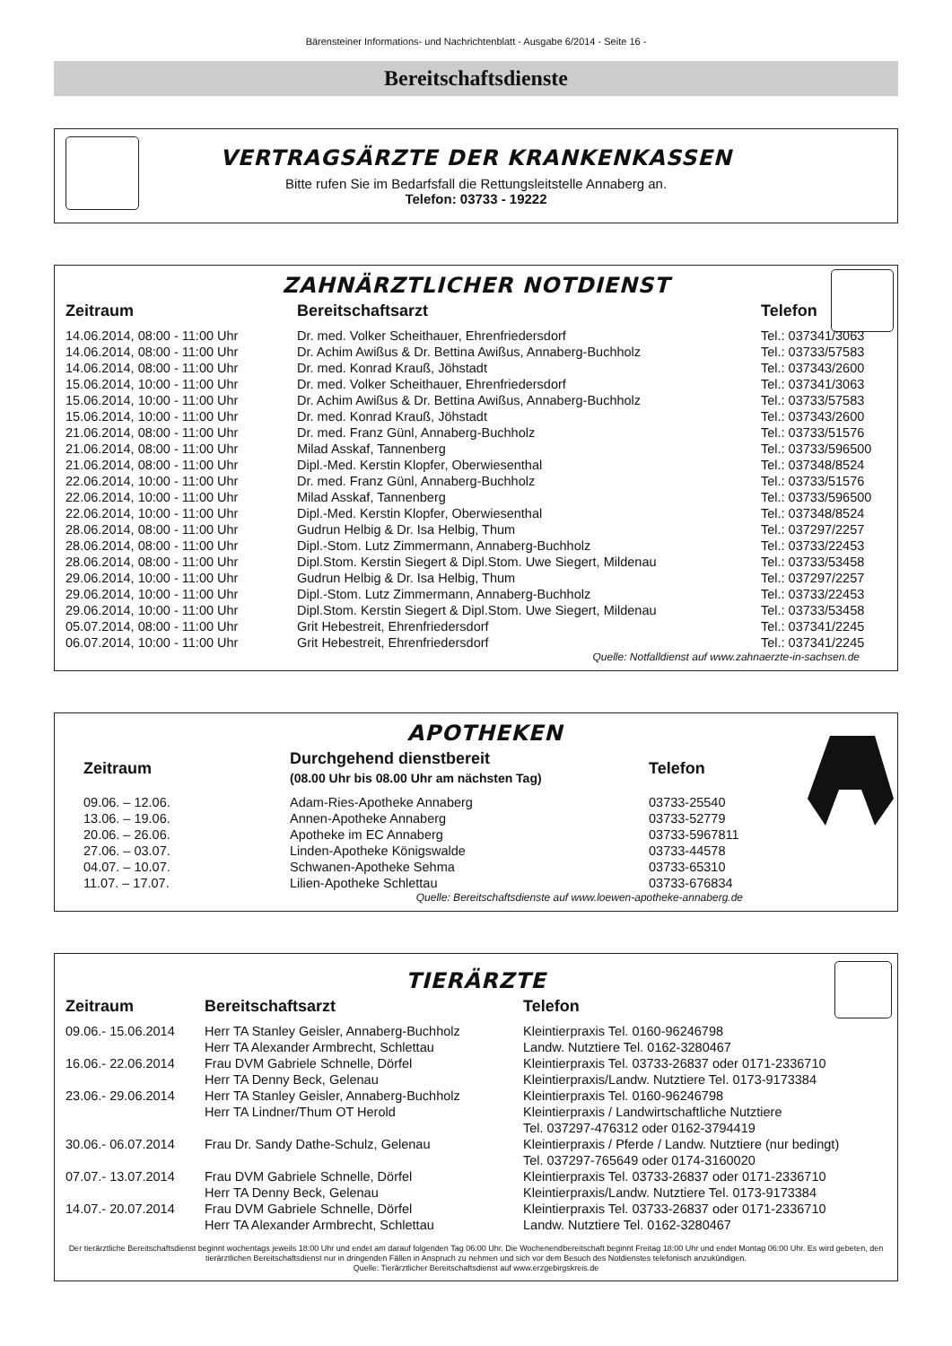Bärensteiner Informations- und Nachrichtenblatt - Ausgabe 6/2014 - Seite 16 -
Bereitschaftsdienste
VERTRAGSÄRZTE DER KRANKENKASSEN
Bitte rufen Sie im Bedarfsfall die Rettungsleitstelle Annaberg an.
Telefon: 03733 - 19222
ZAHNÄRZTLICHER NOTDIENST
| Zeitraum | Bereitschaftsarzt | Telefon |
| --- | --- | --- |
| 14.06.2014, 08:00 - 11:00 Uhr | Dr. med. Volker Scheithauer, Ehrenfriedersdorf | Tel.: 037341/3063 |
| 14.06.2014, 08:00 - 11:00 Uhr | Dr. Achim Awißus & Dr. Bettina Awißus, Annaberg-Buchholz | Tel.: 03733/57583 |
| 14.06.2014, 08:00 - 11:00 Uhr | Dr. med. Konrad Krauß, Jöhstadt | Tel.: 037343/2600 |
| 15.06.2014, 10:00 - 11:00 Uhr | Dr. med. Volker Scheithauer, Ehrenfriedersdorf | Tel.: 037341/3063 |
| 15.06.2014, 10:00 - 11:00 Uhr | Dr. Achim Awißus & Dr. Bettina Awißus, Annaberg-Buchholz | Tel.: 03733/57583 |
| 15.06.2014, 10:00 - 11:00 Uhr | Dr. med. Konrad Krauß, Jöhstadt | Tel.: 037343/2600 |
| 21.06.2014, 08:00 - 11:00 Uhr | Dr. med. Franz Günl, Annaberg-Buchholz | Tel.: 03733/51576 |
| 21.06.2014, 08:00 - 11:00 Uhr | Milad Asskaf, Tannenberg | Tel.: 03733/596500 |
| 21.06.2014, 08:00 - 11:00 Uhr | Dipl.-Med. Kerstin Klopfer, Oberwiesenthal | Tel.: 037348/8524 |
| 22.06.2014, 10:00 - 11:00 Uhr | Dr. med. Franz Günl, Annaberg-Buchholz | Tel.: 03733/51576 |
| 22.06.2014, 10:00 - 11:00 Uhr | Milad Asskaf, Tannenberg | Tel.: 03733/596500 |
| 22.06.2014, 10:00 - 11:00 Uhr | Dipl.-Med. Kerstin Klopfer, Oberwiesenthal | Tel.: 037348/8524 |
| 28.06.2014, 08:00 - 11:00 Uhr | Gudrun Helbig & Dr. Isa Helbig, Thum | Tel.: 037297/2257 |
| 28.06.2014, 08:00 - 11:00 Uhr | Dipl.-Stom. Lutz Zimmermann, Annaberg-Buchholz | Tel.: 03733/22453 |
| 28.06.2014, 08:00 - 11:00 Uhr | Dipl.Stom. Kerstin Siegert & Dipl.Stom. Uwe Siegert, Mildenau | Tel.: 03733/53458 |
| 29.06.2014, 10:00 - 11:00 Uhr | Gudrun Helbig & Dr. Isa Helbig, Thum | Tel.: 037297/2257 |
| 29.06.2014, 10:00 - 11:00 Uhr | Dipl.-Stom. Lutz Zimmermann, Annaberg-Buchholz | Tel.: 03733/22453 |
| 29.06.2014, 10:00 - 11:00 Uhr | Dipl.Stom. Kerstin Siegert & Dipl.Stom. Uwe Siegert, Mildenau | Tel.: 03733/53458 |
| 05.07.2014, 08:00 - 11:00 Uhr | Grit Hebestreit, Ehrenfriedersdorf | Tel.: 037341/2245 |
| 06.07.2014, 10:00 - 11:00 Uhr | Grit Hebestreit, Ehrenfriedersdorf | Tel.: 037341/2245 |
Quelle: Notfalldienst auf www.zahnaerzte-in-sachsen.de
APOTHEKEN
| Zeitraum | Durchgehend dienstbereit (08.00 Uhr bis 08.00 Uhr am nächsten Tag) | Telefon |
| --- | --- | --- |
| 09.06. – 12.06. | Adam-Ries-Apotheke Annaberg | 03733-25540 |
| 13.06. – 19.06. | Annen-Apotheke Annaberg | 03733-52779 |
| 20.06. – 26.06. | Apotheke im EC Annaberg | 03733-5967811 |
| 27.06. – 03.07. | Linden-Apotheke Königswalde | 03733-44578 |
| 04.07. – 10.07. | Schwanen-Apotheke Sehma | 03733-65310 |
| 11.07. – 17.07. | Lilien-Apotheke Schlettau | 03733-676834 |
Quelle: Bereitschaftsdienste auf www.loewen-apotheke-annaberg.de
TIERÄRZTE
| Zeitraum | Bereitschaftsarzt | Telefon |
| --- | --- | --- |
| 09.06.- 15.06.2014 | Herr TA Stanley Geisler, Annaberg-Buchholz | Kleintierpraxis Tel. 0160-96246798 |
| | Herr TA Alexander Armbrecht, Schlettau | Landw. Nutztiere Tel. 0162-3280467 |
| 16.06.- 22.06.2014 | Frau DVM Gabriele Schnelle, Dörfel | Kleintierpraxis Tel. 03733-26837 oder 0171-2336710 |
| | Herr TA Denny Beck, Gelenau | Kleintierpraxis/Landw. Nutztiere Tel. 0173-9173384 |
| 23.06.- 29.06.2014 | Herr TA Stanley Geisler, Annaberg-Buchholz | Kleintierpraxis Tel. 0160-96246798 |
| | Herr TA Lindner/Thum OT Herold | Kleintierpraxis / Landwirtschaftliche Nutztiere Tel. 037297-476312 oder 0162-3794419 |
| 30.06.- 06.07.2014 | Frau Dr. Sandy Dathe-Schulz, Gelenau | Kleintierpraxis / Pferde / Landw. Nutztiere (nur bedingt) Tel. 037297-765649 oder 0174-3160020 |
| 07.07.- 13.07.2014 | Frau DVM Gabriele Schnelle, Dörfel | Kleintierpraxis Tel. 03733-26837 oder 0171-2336710 |
| | Herr TA Denny Beck, Gelenau | Kleintierpraxis/Landw. Nutztiere Tel. 0173-9173384 |
| 14.07.- 20.07.2014 | Frau DVM Gabriele Schnelle, Dörfel | Kleintierpraxis Tel. 03733-26837 oder 0171-2336710 |
| | Herr TA Alexander Armbrecht, Schlettau | Landw. Nutztiere Tel. 0162-3280467 |
Der tierärztliche Bereitschaftsdienst beginnt wochentags jeweils 18:00 Uhr und endet am darauf folgenden Tag 06:00 Uhr. Die Wochenendbereitschaft beginnt Freitag 18:00 Uhr und endet Montag 06:00 Uhr. Es wird gebeten, den tierärztlichen Bereitschaftsdienst nur in dringenden Fällen in Anspruch zu nehmen und sich vor dem Besuch des Notdienstes telefonisch anzukündigen.
Quelle: Tierärztlicher Bereitschaftsdienst auf www.erzgebirgskreis.de